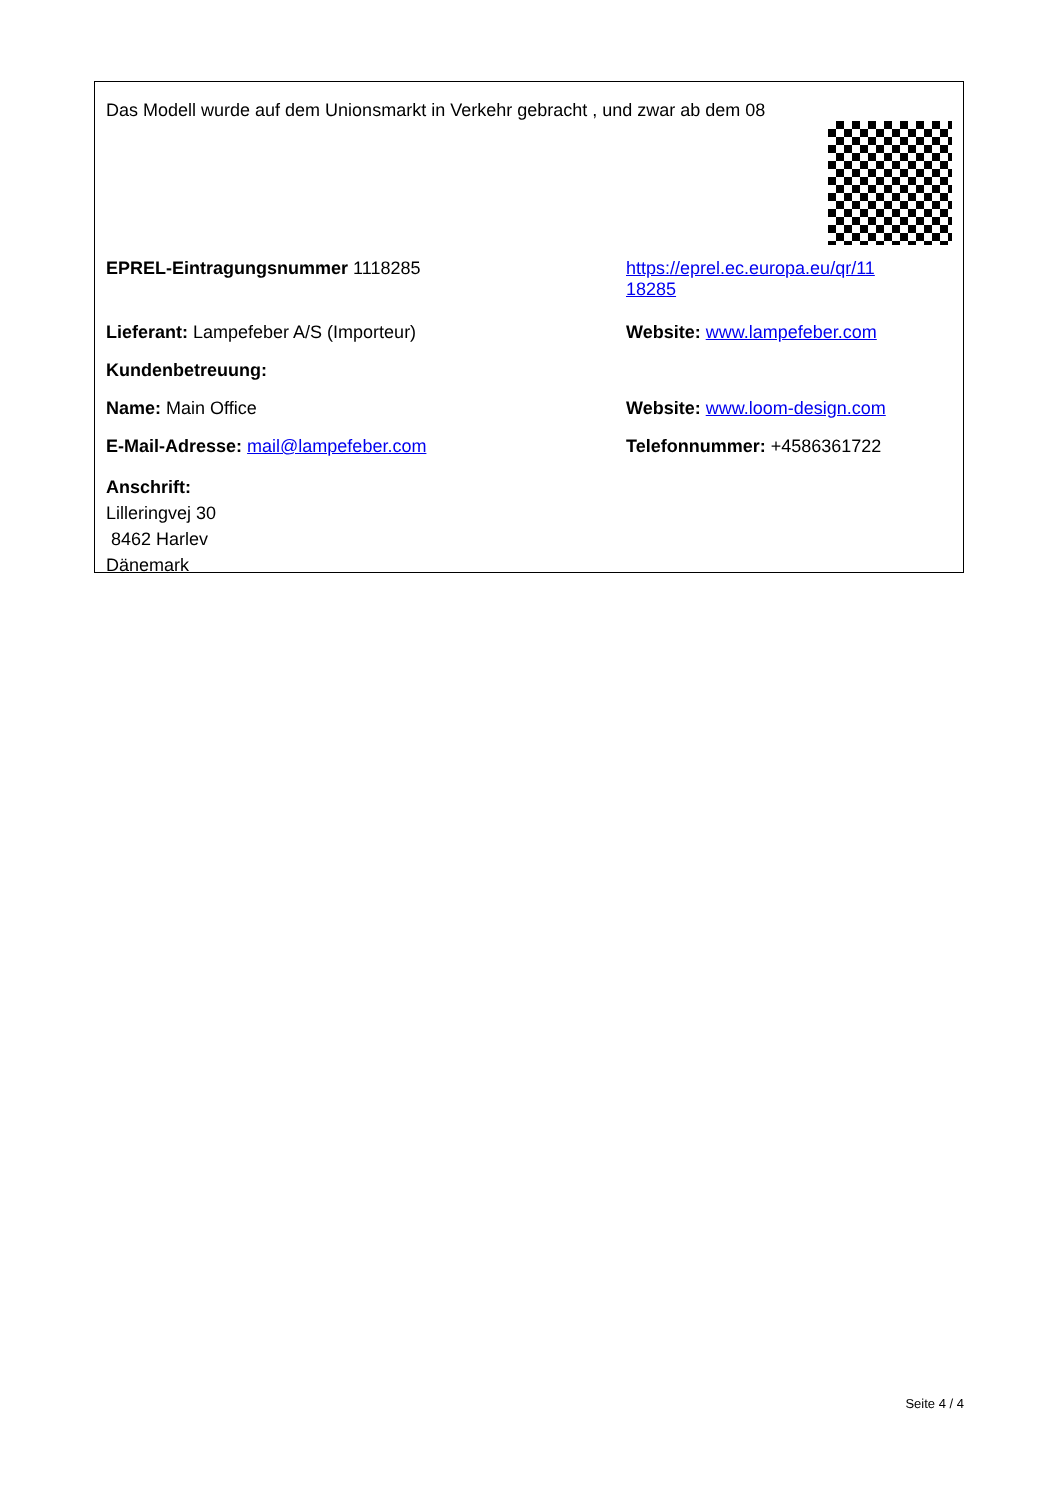Das Modell wurde auf dem Unionsmarkt in Verkehr gebracht , und zwar ab dem 08
EPREL-Eintragungsnummer 1118285 https://eprel.ec.europa.eu/qr/11
18285
Lieferant: Lampefeber A/S (Importeur) Website: www.lampefeber.com
Kundenbetreuung:
Name: Main Office Website: www.loom-design.com
E-Mail-Adresse: mail@lampefeber.com Telefonnummer: +4586361722
Anschrift:
Lilleringvej 30
8462 Harlev
Dänemark
Seite 4 / 4